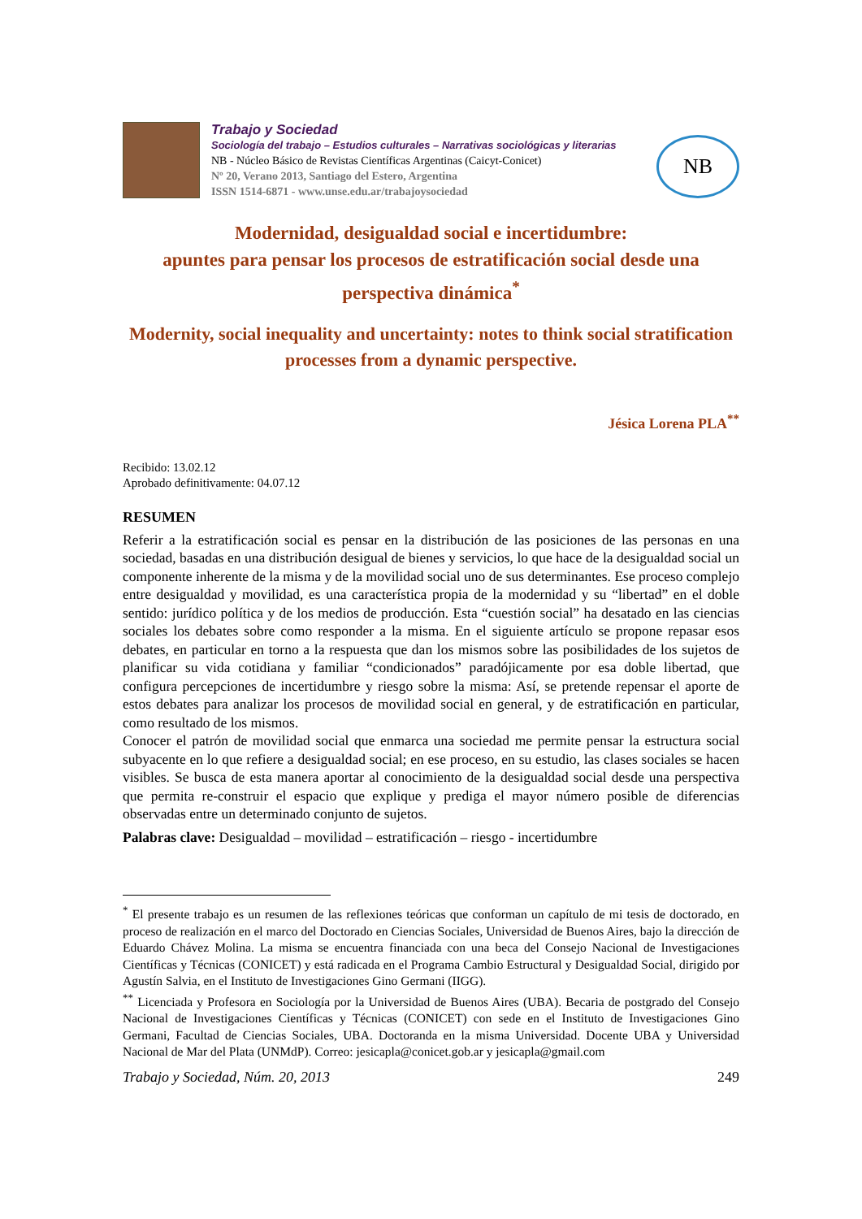Trabajo y Sociedad
Sociología del trabajo – Estudios culturales – Narrativas sociológicas y literarias
NB - Núcleo Básico de Revistas Científicas Argentinas (Caicyt-Conicet)
Nº 20, Verano 2013, Santiago del Estero, Argentina
ISSN 1514-6871 - www.unse.edu.ar/trabajoysociedad
NB
Modernidad, desigualdad social e incertidumbre:
apuntes para pensar los procesos de estratificación social desde una perspectiva dinámica<sup>*</sup>
Modernity, social inequality and uncertainty: notes to think social stratification processes from a dynamic perspective.
Jésica Lorena PLA<sup>**</sup>
Recibido: 13.02.12
Aprobado definitivamente: 04.07.12
RESUMEN
Referir a la estratificación social es pensar en la distribución de las posiciones de las personas en una sociedad, basadas en una distribución desigual de bienes y servicios, lo que hace de la desigualdad social un componente inherente de la misma y de la movilidad social uno de sus determinantes. Ese proceso complejo entre desigualdad y movilidad, es una característica propia de la modernidad y su “libertad” en el doble sentido: jurídico política y de los medios de producción. Esta “cuestión social” ha desatado en las ciencias sociales los debates sobre como responder a la misma. En el siguiente artículo se propone repasar esos debates, en particular en torno a la respuesta que dan los mismos sobre las posibilidades de los sujetos de planificar su vida cotidiana y familiar “condicionados” paradójicamente por esa doble libertad, que configura percepciones de incertidumbre y riesgo sobre la misma: Así, se pretende repensar el aporte de estos debates para analizar los procesos de movilidad social en general, y de estratificación en particular, como resultado de los mismos.
Conocer el patrón de movilidad social que enmarca una sociedad me permite pensar la estructura social subyacente en lo que refiere a desigualdad social; en ese proceso, en su estudio, las clases sociales se hacen visibles. Se busca de esta manera aportar al conocimiento de la desigualdad social desde una perspectiva que permita re-construir el espacio que explique y prediga el mayor número posible de diferencias observadas entre un determinado conjunto de sujetos.
Palabras clave: Desigualdad – movilidad – estratificación – riesgo - incertidumbre
<sup>*</sup> El presente trabajo es un resumen de las reflexiones teóricas que conforman un capítulo de mi tesis de doctorado, en proceso de realización en el marco del Doctorado en Ciencias Sociales, Universidad de Buenos Aires, bajo la dirección de Eduardo Chávez Molina. La misma se encuentra financiada con una beca del Consejo Nacional de Investigaciones Científicas y Técnicas (CONICET) y está radicada en el Programa Cambio Estructural y Desigualdad Social, dirigido por Agustín Salvia, en el Instituto de Investigaciones Gino Germani (IIGG).
<sup>**</sup> Licenciada y Profesora en Sociología por la Universidad de Buenos Aires (UBA). Becaria de postgrado del Consejo Nacional de Investigaciones Científicas y Técnicas (CONICET) con sede en el Instituto de Investigaciones Gino Germani, Facultad de Ciencias Sociales, UBA. Doctoranda en la misma Universidad. Docente UBA y Universidad Nacional de Mar del Plata (UNMdP). Correo: jesicapla@conicet.gob.ar y jesicapla@gmail.com
Trabajo y Sociedad, Núm. 20, 2013 249